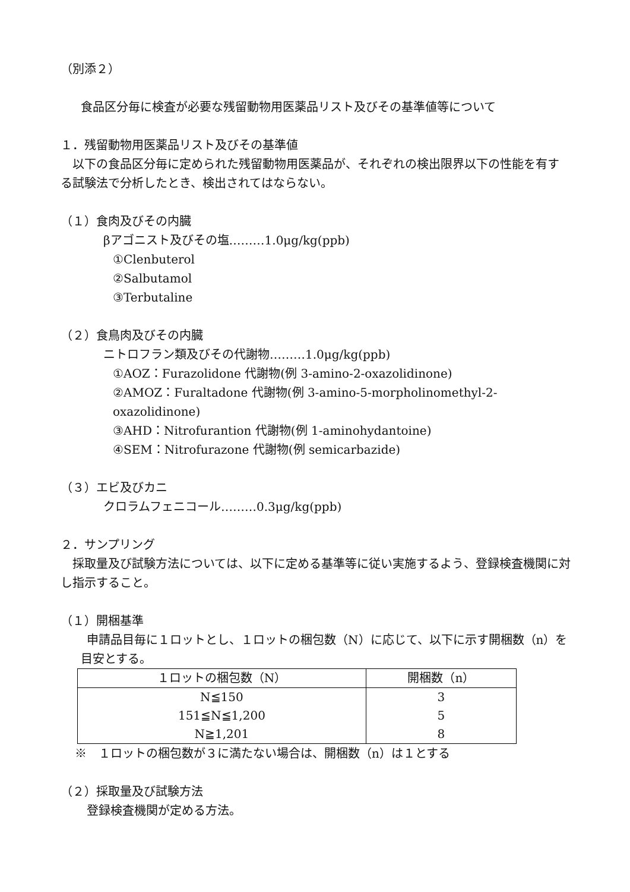（別添２）
食品区分毎に検査が必要な残留動物用医薬品リスト及びその基準値等について
１．残留動物用医薬品リスト及びその基準値
以下の食品区分毎に定められた残留動物用医薬品が、それぞれの検出限界以下の性能を有する試験法で分析したとき、検出されてはならない。
（１）食肉及びその内臓
βアゴニスト及びその塩………1.0μg/kg(ppb)
①Clenbuterol
②Salbutamol
③Terbutaline
（２）食鳥肉及びその内臓
ニトロフラン類及びその代謝物………1.0μg/kg(ppb)
①AOZ：Furazolidone 代謝物(例 3-amino-2-oxazolidinone)
②AMOZ：Furaltadone 代謝物(例 3-amino-5-morpholinomethyl-2-oxazolidinone)
③AHD：Nitrofurantion 代謝物(例 1-aminohydantoine)
④SEM：Nitrofurazone 代謝物(例 semicarbazide)
（３）エビ及びカニ
クロラムフェニコール………0.3μg/kg(ppb)
２．サンプリング
採取量及び試験方法については、以下に定める基準等に従い実施するよう、登録検査機関に対し指示すること。
（１）開梱基準
申請品目毎に１ロットとし、１ロットの梱包数（N）に応じて、以下に示す開梱数（n）を目安とする。
| １ロットの梱包数（N） | 開梱数（n） |
| --- | --- |
| N≦150 | 3 |
| 151≦N≦1,200 | 5 |
| N≧1,201 | 8 |
※　１ロットの梱包数が３に満たない場合は、開梱数（n）は１とする
（２）採取量及び試験方法
登録検査機関が定める方法。